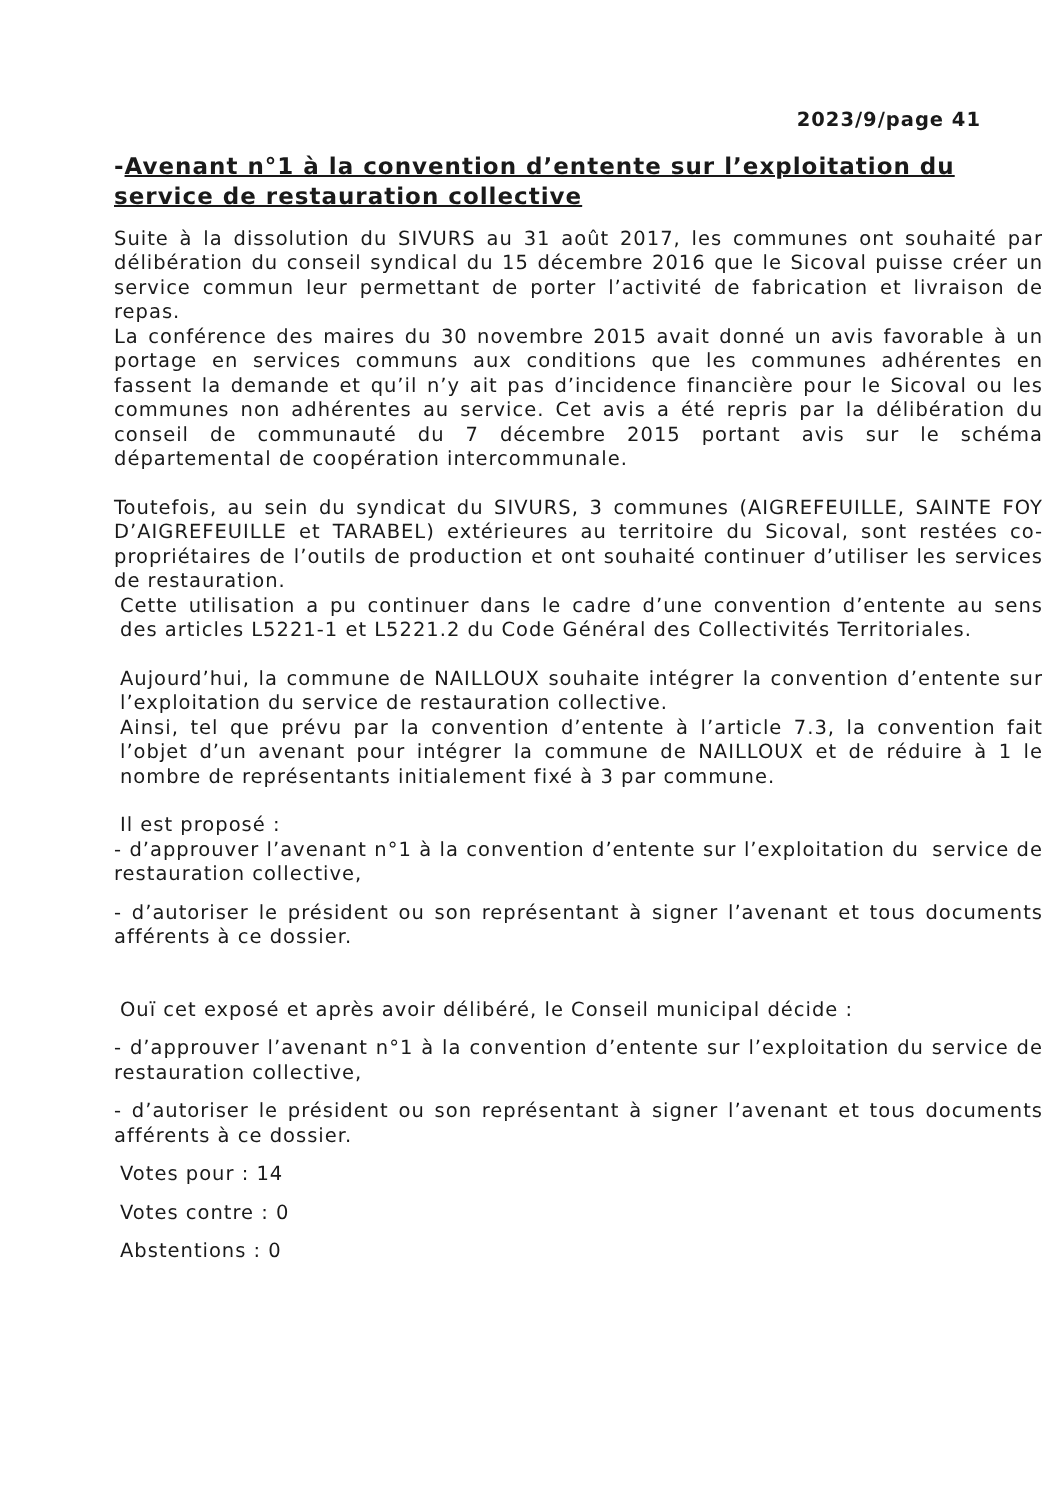2023/9/page 41
-Avenant n°1 à la convention d’entente sur l’exploitation du service de restauration collective
Suite à la dissolution du SIVURS au 31 août 2017, les communes ont souhaité par délibération du conseil syndical du 15 décembre 2016 que le Sicoval puisse créer un service commun leur permettant de porter l’activité de fabrication et livraison de repas.
La conférence des maires du 30 novembre 2015 avait donné un avis favorable à un portage en services communs aux conditions que les communes adhérentes en fassent la demande et qu’il n’y ait pas d’incidence financière pour le Sicoval ou les communes non adhérentes au service. Cet avis a été repris par la délibération du conseil de communauté du 7 décembre 2015 portant avis sur le schéma départemental de coopération intercommunale.
Toutefois, au sein du syndicat du SIVURS, 3 communes (AIGREFEUILLE, SAINTE FOY D’AIGREFEUILLE et TARABEL) extérieures au territoire du Sicoval, sont restées co-propriétaires de l’outils de production et ont souhaité continuer d’utiliser les services de restauration.
Cette utilisation a pu continuer dans le cadre d’une convention d’entente au sens des articles L5221-1 et L5221.2 du Code Général des Collectivités Territoriales.
Aujourd’hui, la commune de NAILLOUX souhaite intégrer la convention d’entente sur l’exploitation du service de restauration collective.
Ainsi, tel que prévu par la convention d’entente à l’article 7.3, la convention fait l’objet d’un avenant pour intégrer la commune de NAILLOUX et de réduire à 1 le nombre de représentants initialement fixé à 3 par commune.
Il est proposé :
- d’approuver l’avenant n°1 à la convention d’entente sur l’exploitation du service de restauration collective,
- d’autoriser le président ou son représentant à signer l’avenant et tous documents afférents à ce dossier.
Ouï cet exposé et après avoir délibéré, le Conseil municipal décide :
- d’approuver l’avenant n°1 à la convention d’entente sur l’exploitation du service de restauration collective,
- d’autoriser le président ou son représentant à signer l’avenant et tous documents afférents à ce dossier.
Votes pour : 14
Votes contre : 0
Abstentions : 0